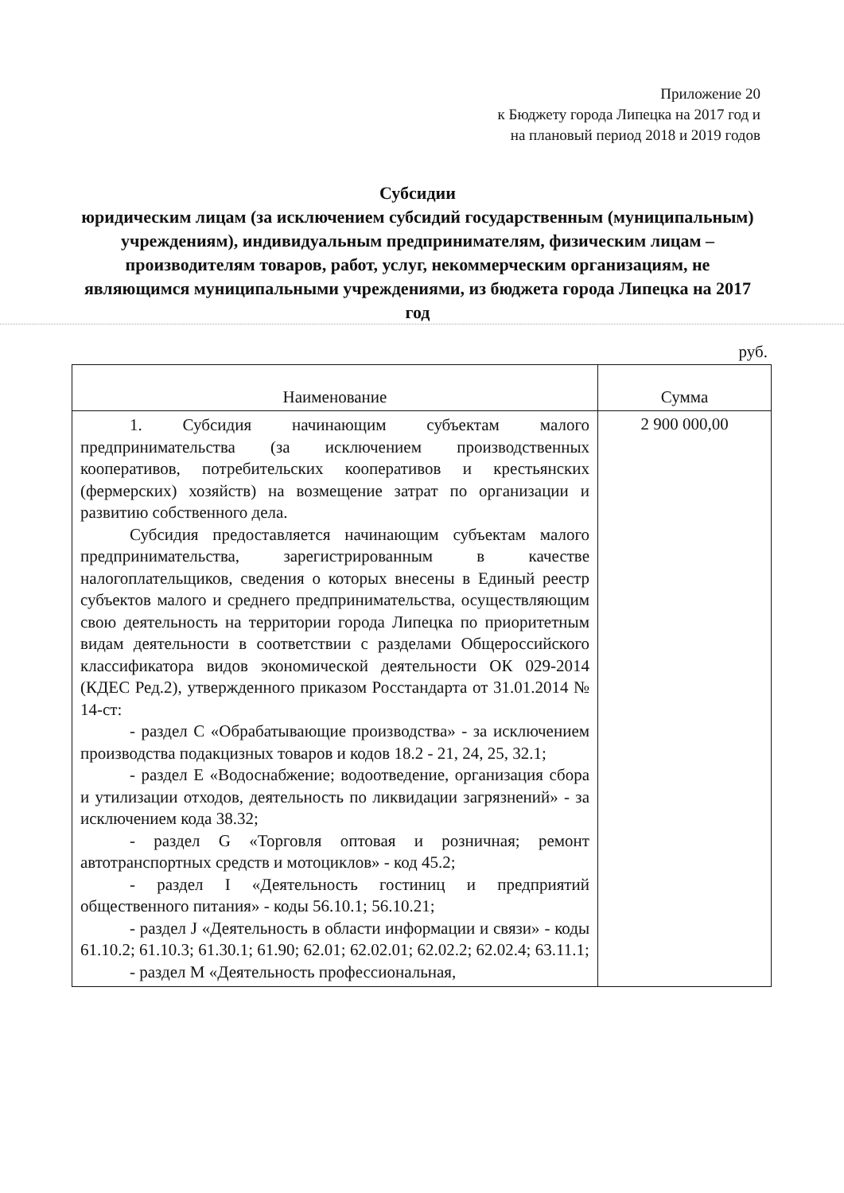Приложение 20
к Бюджету города Липецка на 2017 год и
на плановый период 2018 и 2019 годов
Субсидии
юридическим лицам (за исключением субсидий государственным (муниципальным) учреждениям), индивидуальным предпринимателям, физическим лицам – производителям товаров, работ, услуг, некоммерческим организациям, не являющимся муниципальными учреждениями, из бюджета города Липецка на 2017 год
руб.
| Наименование | Сумма |
| --- | --- |
| 1. Субсидия начинающим субъектам малого предпринимательства (за исключением производственных кооперативов, потребительских кооперативов и крестьянских (фермерских) хозяйств) на возмещение затрат по организации и развитию собственного дела. Субсидия предоставляется начинающим субъектам малого предпринимательства, зарегистрированным в качестве налогоплательщиков, сведения о которых внесены в Единый реестр субъектов малого и среднего предпринимательства, осуществляющим свою деятельность на территории города Липецка по приоритетным видам деятельности в соответствии с разделами Общероссийского классификатора видов экономической деятельности ОК 029-2014 (КДЕС Ред.2), утвержденного приказом Росстандарта от 31.01.2014 № 14-ст: - раздел С «Обрабатывающие производства» - за исключением производства подакцизных товаров и кодов 18.2 - 21, 24, 25, 32.1; - раздел Е «Водоснабжение; водоотведение, организация сбора и утилизации отходов, деятельность по ликвидации загрязнений» - за исключением кода 38.32; - раздел G «Торговля оптовая и розничная; ремонт автотранспортных средств и мотоциклов» - код 45.2; - раздел I «Деятельность гостиниц и предприятий общественного питания» - коды 56.10.1; 56.10.21; - раздел J «Деятельность в области информации и связи» - коды 61.10.2; 61.10.3; 61.30.1; 61.90; 62.01; 62.02.01; 62.02.2; 62.02.4; 63.11.1; - раздел М «Деятельность профессиональная, | 2 900 000,00 |